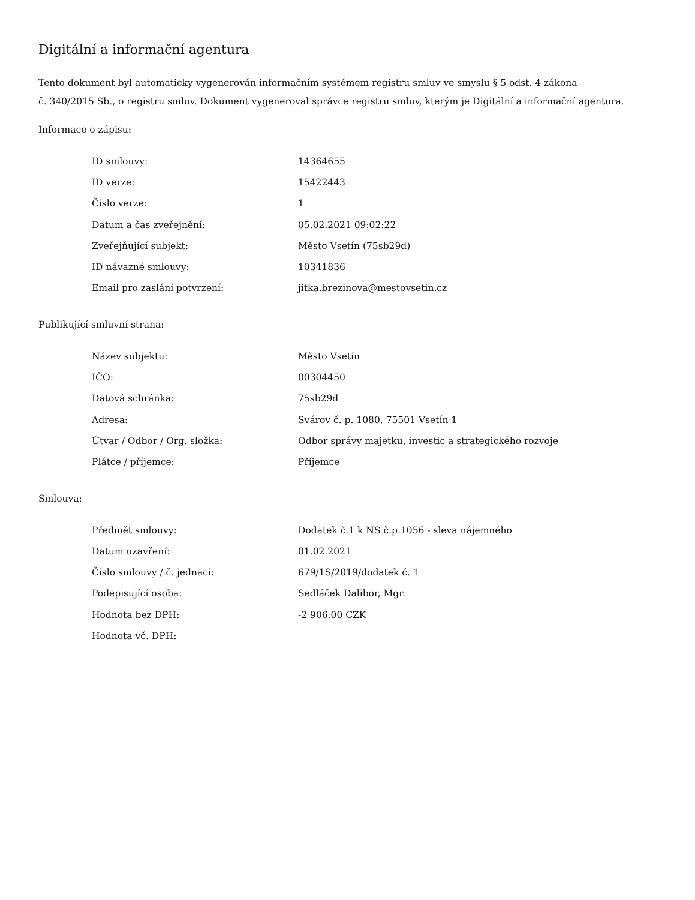Digitální a informační agentura
Tento dokument byl automaticky vygenerován informačním systémem registru smluv ve smyslu § 5 odst. 4 zákona
č. 340/2015 Sb., o registru smluv. Dokument vygeneroval správce registru smluv, kterým je Digitální a informační agentura.
Informace o zápisu:
| ID smlouvy: | 14364655 |
| ID verze: | 15422443 |
| Číslo verze: | 1 |
| Datum a čas zveřejnění: | 05.02.2021 09:02:22 |
| Zveřejňující subjekt: | Město Vsetín (75sb29d) |
| ID návazné smlouvy: | 10341836 |
| Email pro zaslání potvrzení: | jitka.brezinova@mestovsetin.cz |
Publikující smluvní strana:
| Název subjektu: | Město Vsetín |
| IČO: | 00304450 |
| Datová schránka: | 75sb29d |
| Adresa: | Svárov č. p. 1080, 75501 Vsetín 1 |
| Útvar / Odbor / Org. složka: | Odbor správy majetku, investic a strategického rozvoje |
| Plátce / příjemce: | Příjemce |
Smlouva:
| Předmět smlouvy: | Dodatek č.1 k NS č.p.1056 - sleva nájemného |
| Datum uzavření: | 01.02.2021 |
| Číslo smlouvy / č. jednací: | 679/1S/2019/dodatek č. 1 |
| Podepisující osoba: | Sedláček Dalibor, Mgr. |
| Hodnota bez DPH: | -2 906,00 CZK |
| Hodnota vč. DPH: | |